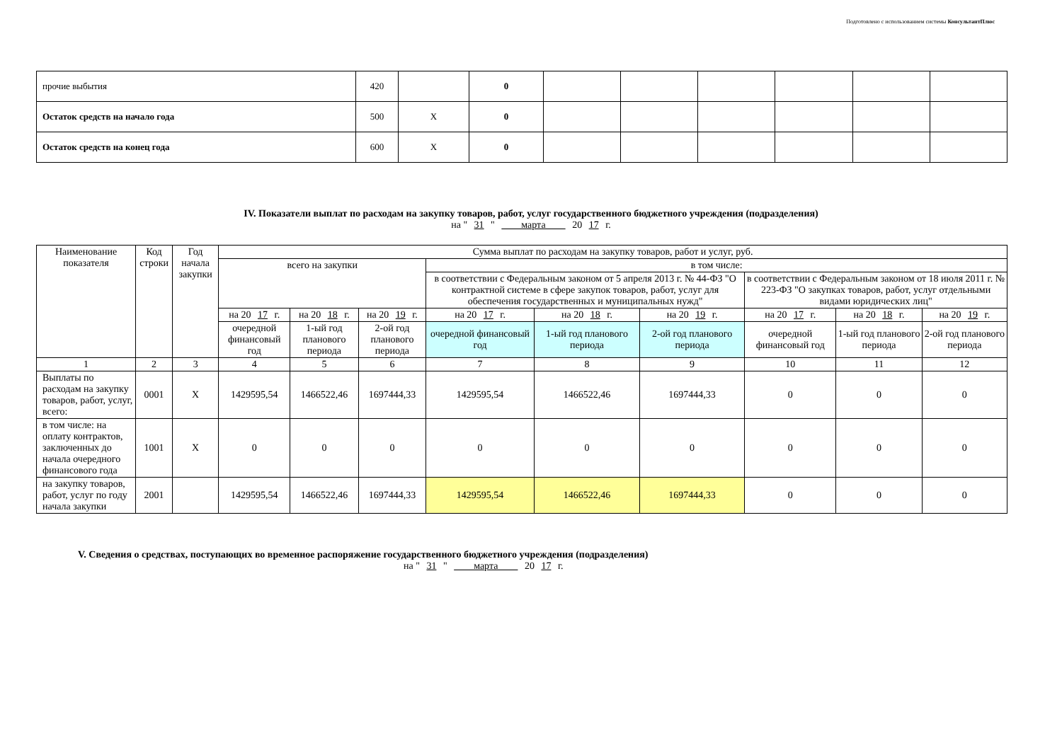Подготовлено с использованием системы КонсультантПлюс
| прочие выбытия | 420 | | 0 | | | | | | |
| Остаток средств на начало года | 500 | X | 0 | | | | | | |
| Остаток средств на конец года | 600 | X | 0 | | | | | | |
IV. Показатели выплат по расходам на закупку товаров, работ, услуг государственного бюджетного учреждения (подразделения)
на " 31 " марта 20 17 г.
| Наименование показателя | Код строки | Год начала закупки | Сумма выплат по расходам на закупку товаров, работ и услуг, руб. | | | | | | | | |
| --- | --- | --- | --- | --- | --- | --- | --- | --- | --- | --- | --- |
| | | | всего на закупки | | | в том числе: | | | | | |
| | | | | | | в соответствии с Федеральным законом от 5 апреля 2013 г. № 44-ФЗ "О контрактной системе в сфере закупок товаров, работ, услуг для обеспечения государственных и муниципальных нужд" | | | в соответствии с Федеральным законом от 18 июля 2011 г. № 223-ФЗ "О закупках товаров, работ, услуг отдельными видами юридических лиц" | | |
| | | | на 20 17 г. | на 20 18 г. | на 20 19 г. | на 20 17 г. | на 20 18 г. | на 20 19 г. | на 20 17 г. | на 20 18 г. | на 20 19 г. |
| | | | очередной финансовый год | 1-ый год планового периода | 2-ой год планового периода | очередной финансовый год | 1-ый год планового периода | 2-ой год планового периода | очередной финансовый год | 1-ый год планового периода | 2-ой год планового периода |
| 1 | 2 | 3 | 4 | 5 | 6 | 7 | 8 | 9 | 10 | 11 | 12 |
| Выплаты по расходам на закупку товаров, работ, услуг, всего: | 0001 | X | 1429595,54 | 1466522,46 | 1697444,33 | 1429595,54 | 1466522,46 | 1697444,33 | 0 | 0 | 0 |
| в том числе: на оплату контрактов, заключенных до начала очередного финансового года | 1001 | X | 0 | 0 | 0 | 0 | 0 | 0 | 0 | 0 | 0 |
| на закупку товаров, работ, услуг по году начала закупки | 2001 | | 1429595,54 | 1466522,46 | 1697444,33 | 1429595,54 | 1466522,46 | 1697444,33 | 0 | 0 | 0 |
V. Сведения о средствах, поступающих во временное распоряжение государственного бюджетного учреждения (подразделения)
на " 31 " марта 20 17 г.